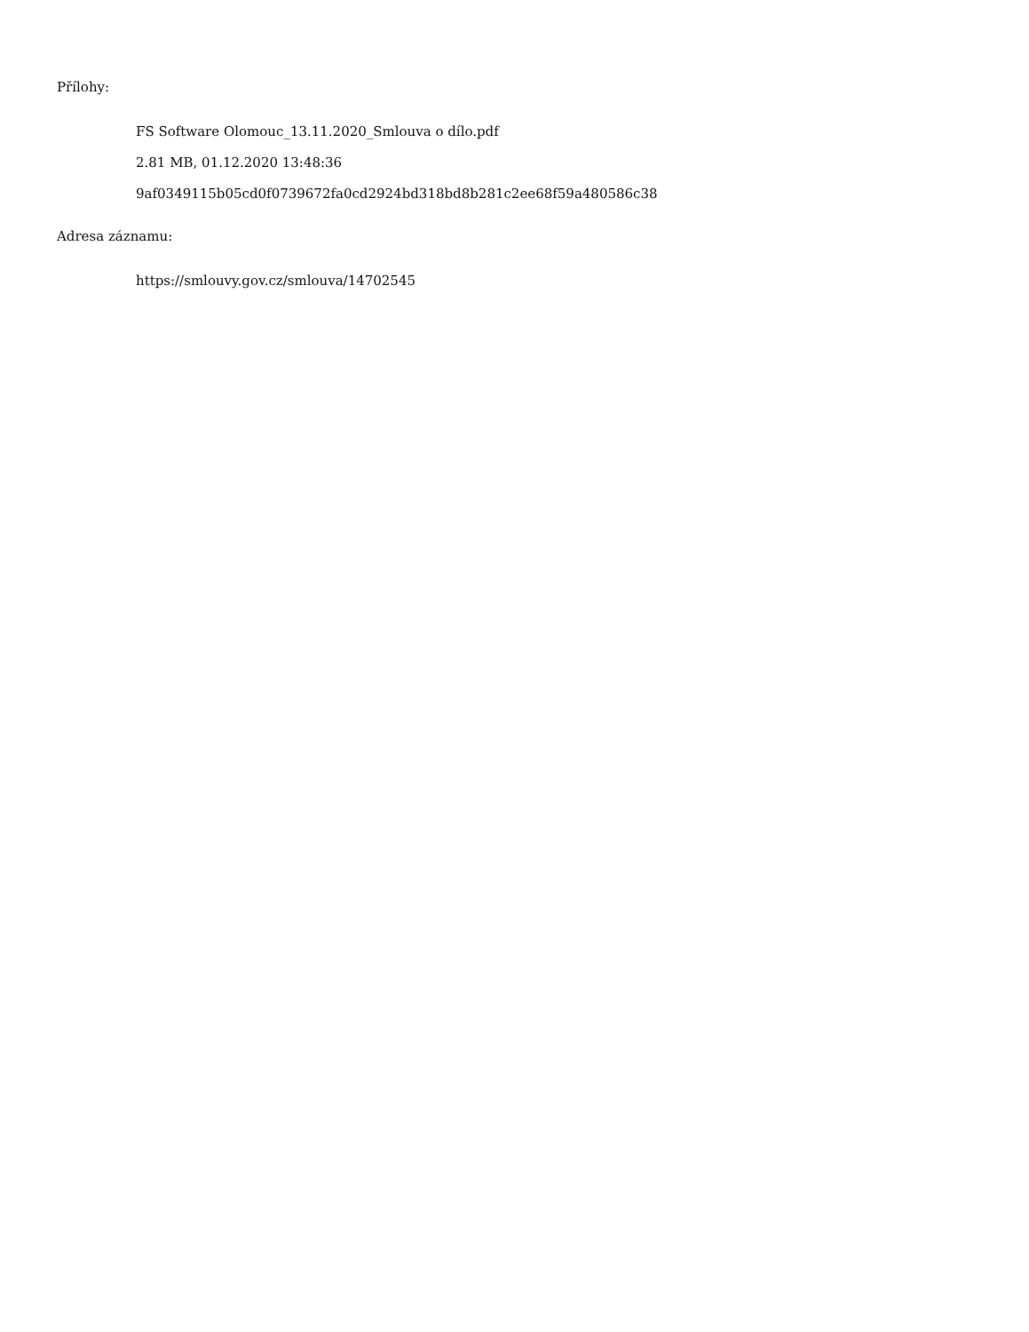Přílohy:
FS Software Olomouc_13.11.2020_Smlouva o dílo.pdf
2.81 MB, 01.12.2020 13:48:36
9af0349115b05cd0f0739672fa0cd2924bd318bd8b281c2ee68f59a480586c38
Adresa záznamu:
https://smlouvy.gov.cz/smlouva/14702545